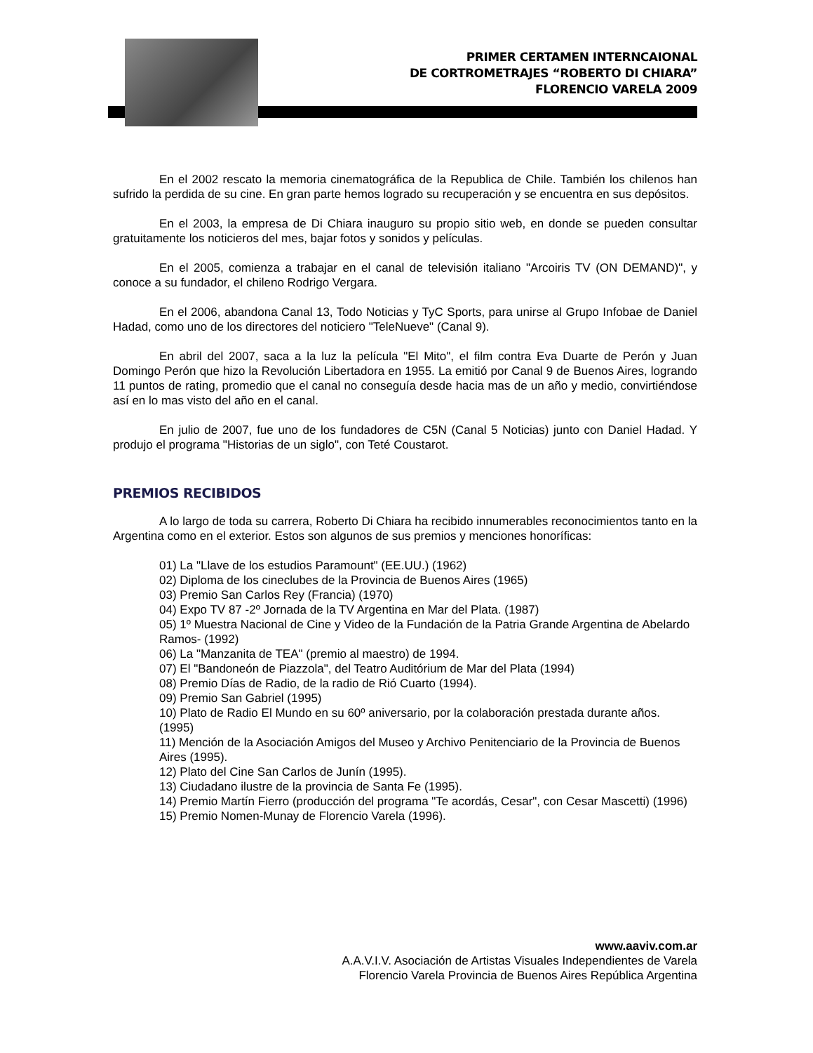PRIMER CERTAMEN INTERNCAIONAL
DE CORTROMETRAJES “ROBERTO DI CHIARA”
FLORENCIO VARELA 2009
En el 2002 rescato la memoria cinematográfica de la Republica de Chile. También los chilenos han sufrido la perdida de su cine. En gran parte hemos logrado su recuperación y se encuentra en sus depósitos.
En el 2003, la empresa de Di Chiara inauguro su propio sitio web, en donde se pueden consultar gratuitamente los noticieros del mes, bajar fotos y sonidos y películas.
En el 2005, comienza a trabajar en el canal de televisión italiano "Arcoiris TV (ON DEMAND)", y conoce a su fundador, el chileno Rodrigo Vergara.
En el 2006, abandona Canal 13, Todo Noticias y TyC Sports, para unirse al Grupo Infobae de Daniel Hadad, como uno de los directores del noticiero "TeleNueve" (Canal 9).
En abril del 2007, saca a la luz la película "El Mito", el film contra Eva Duarte de Perón y Juan Domingo Perón que hizo la Revolución Libertadora en 1955. La emitió por Canal 9 de Buenos Aires, logrando 11 puntos de rating, promedio que el canal no conseguía desde hacia mas de un año y medio, convirtiéndose así en lo mas visto del año en el canal.
En julio de 2007, fue uno de los fundadores de C5N (Canal 5 Noticias) junto con Daniel Hadad. Y produjo el programa "Historias de un siglo", con Teté Coustarot.
PREMIOS RECIBIDOS
A lo largo de toda su carrera, Roberto Di Chiara ha recibido innumerables reconocimientos tanto en la Argentina como en el exterior. Estos son algunos de sus premios y menciones honoríficas:
01) La "Llave de los estudios Paramount" (EE.UU.) (1962)
02) Diploma de los cineclubes de la Provincia de Buenos Aires (1965)
03) Premio San Carlos Rey (Francia) (1970)
04) Expo TV 87 -2º Jornada de la TV Argentina en Mar del Plata. (1987)
05) 1º Muestra Nacional de Cine y Video de la Fundación de la Patria Grande Argentina de Abelardo Ramos- (1992)
06) La "Manzanita de TEA" (premio al maestro) de 1994.
07) El "Bandoneón de Piazzola", del Teatro Auditórium de Mar del Plata (1994)
08) Premio Días de Radio, de la radio de Rió Cuarto (1994).
09) Premio San Gabriel (1995)
10) Plato de Radio El Mundo en su 60º aniversario, por la colaboración prestada durante años. (1995)
11) Mención de la Asociación Amigos del Museo y Archivo Penitenciario de la Provincia de Buenos Aires (1995).
12) Plato del Cine San Carlos de Junín (1995).
13) Ciudadano ilustre de la provincia de Santa Fe (1995).
14) Premio Martín Fierro (producción del programa "Te acordás, Cesar", con Cesar Mascetti) (1996)
15) Premio Nomen-Munay de Florencio Varela (1996).
www.aaviv.com.ar
A.A.V.I.V. Asociación de Artistas Visuales Independientes de Varela
Florencio Varela Provincia de Buenos Aires República Argentina